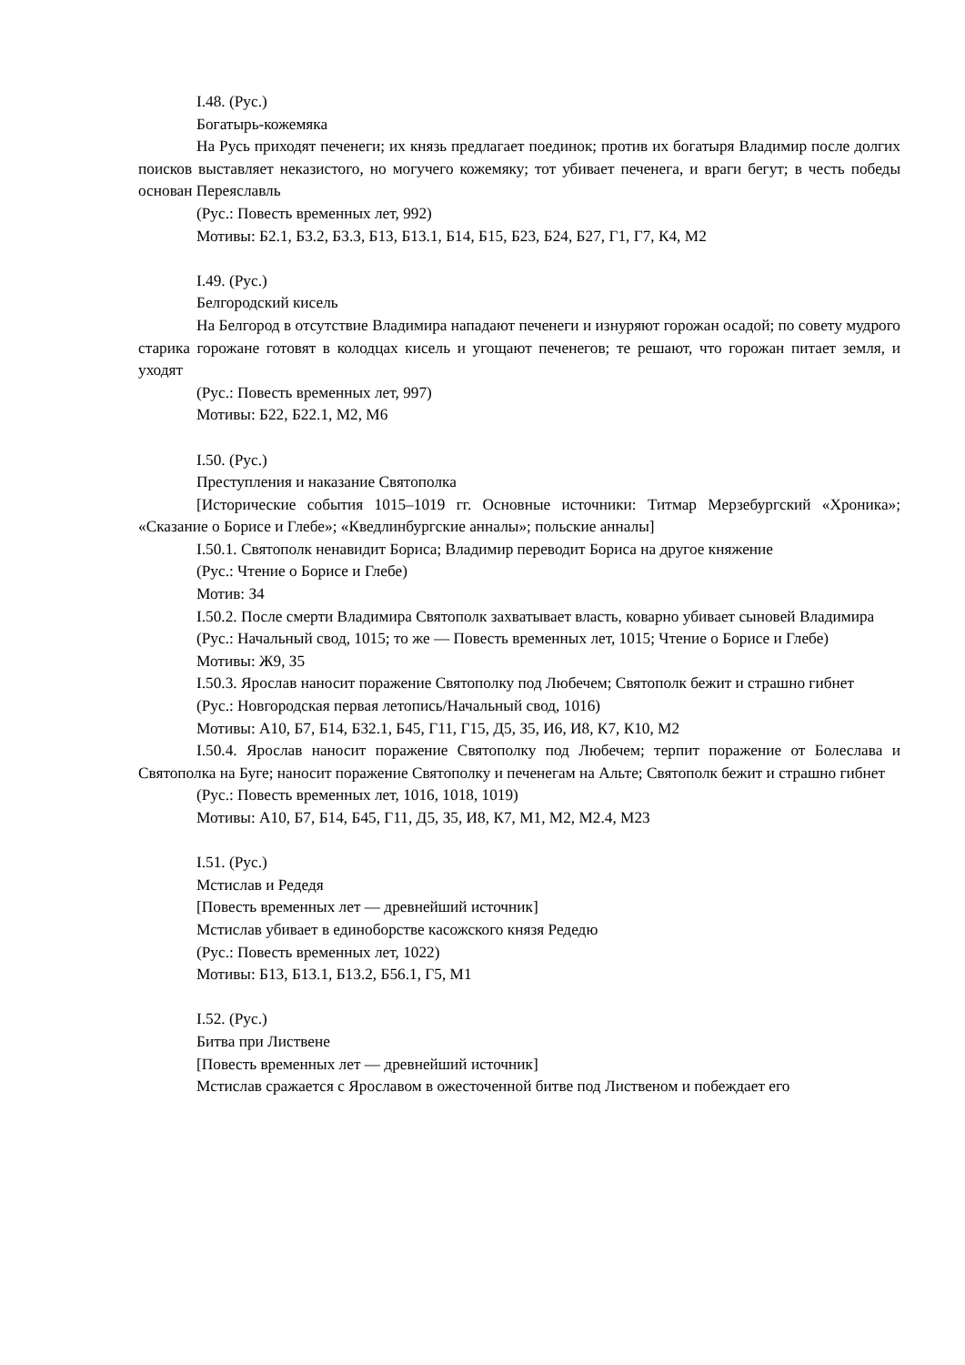I.48. (Рус.)
Богатырь-кожемяка
На Русь приходят печенеги; их князь предлагает поединок; против их богатыря Владимир после долгих поисков выставляет неказистого, но могучего кожемяку; тот убивает печенега, и враги бегут; в честь победы основан Переяславль
(Рус.: Повесть временных лет, 992)
Мотивы: Б2.1, Б3.2, Б3.3, Б13, Б13.1, Б14, Б15, Б23, Б24, Б27, Г1, Г7, К4, М2
I.49. (Рус.)
Белгородский кисель
На Белгород в отсутствие Владимира нападают печенеги и изнуряют горожан осадой; по совету мудрого старика горожане готовят в колодцах кисель и угощают печенегов; те решают, что горожан питает земля, и уходят
(Рус.: Повесть временных лет, 997)
Мотивы: Б22, Б22.1, М2, М6
I.50. (Рус.)
Преступления и наказание Святополка
[Исторические события 1015–1019 гг. Основные источники: Титмар Мерзебургский «Хроника»; «Сказание о Борисе и Глебе»; «Кведлинбургские анналы»; польские анналы]
I.50.1. Святополк ненавидит Бориса; Владимир переводит Бориса на другое княжение
(Рус.: Чтение о Борисе и Глебе)
Мотив: З4
I.50.2. После смерти Владимира Святополк захватывает власть, коварно убивает сыновей Владимира
(Рус.: Начальный свод, 1015; то же — Повесть временных лет, 1015; Чтение о Борисе и Глебе)
Мотивы: Ж9, З5
I.50.3. Ярослав наносит поражение Святополку под Любечем; Святополк бежит и страшно гибнет
(Рус.: Новгородская первая летопись/Начальный свод, 1016)
Мотивы: А10, Б7, Б14, Б32.1, Б45, Г11, Г15, Д5, З5, И6, И8, К7, К10, М2
I.50.4. Ярослав наносит поражение Святополку под Любечем; терпит поражение от Болеслава и Святополка на Буге; наносит поражение Святополку и печенегам на Альте; Святополк бежит и страшно гибнет
(Рус.: Повесть временных лет, 1016, 1018, 1019)
Мотивы: А10, Б7, Б14, Б45, Г11, Д5, З5, И8, К7, М1, М2, М2.4, М23
I.51. (Рус.)
Мстислав и Редедя
[Повесть временных лет — древнейший источник]
Мстислав убивает в единоборстве касожского князя Редедю
(Рус.: Повесть временных лет, 1022)
Мотивы: Б13, Б13.1, Б13.2, Б56.1, Г5, М1
I.52. (Рус.)
Битва при Лиственe
[Повесть временных лет — древнейший источник]
Мстислав сражается с Ярославом в ожесточенной битве под Лиственом и побеждает его